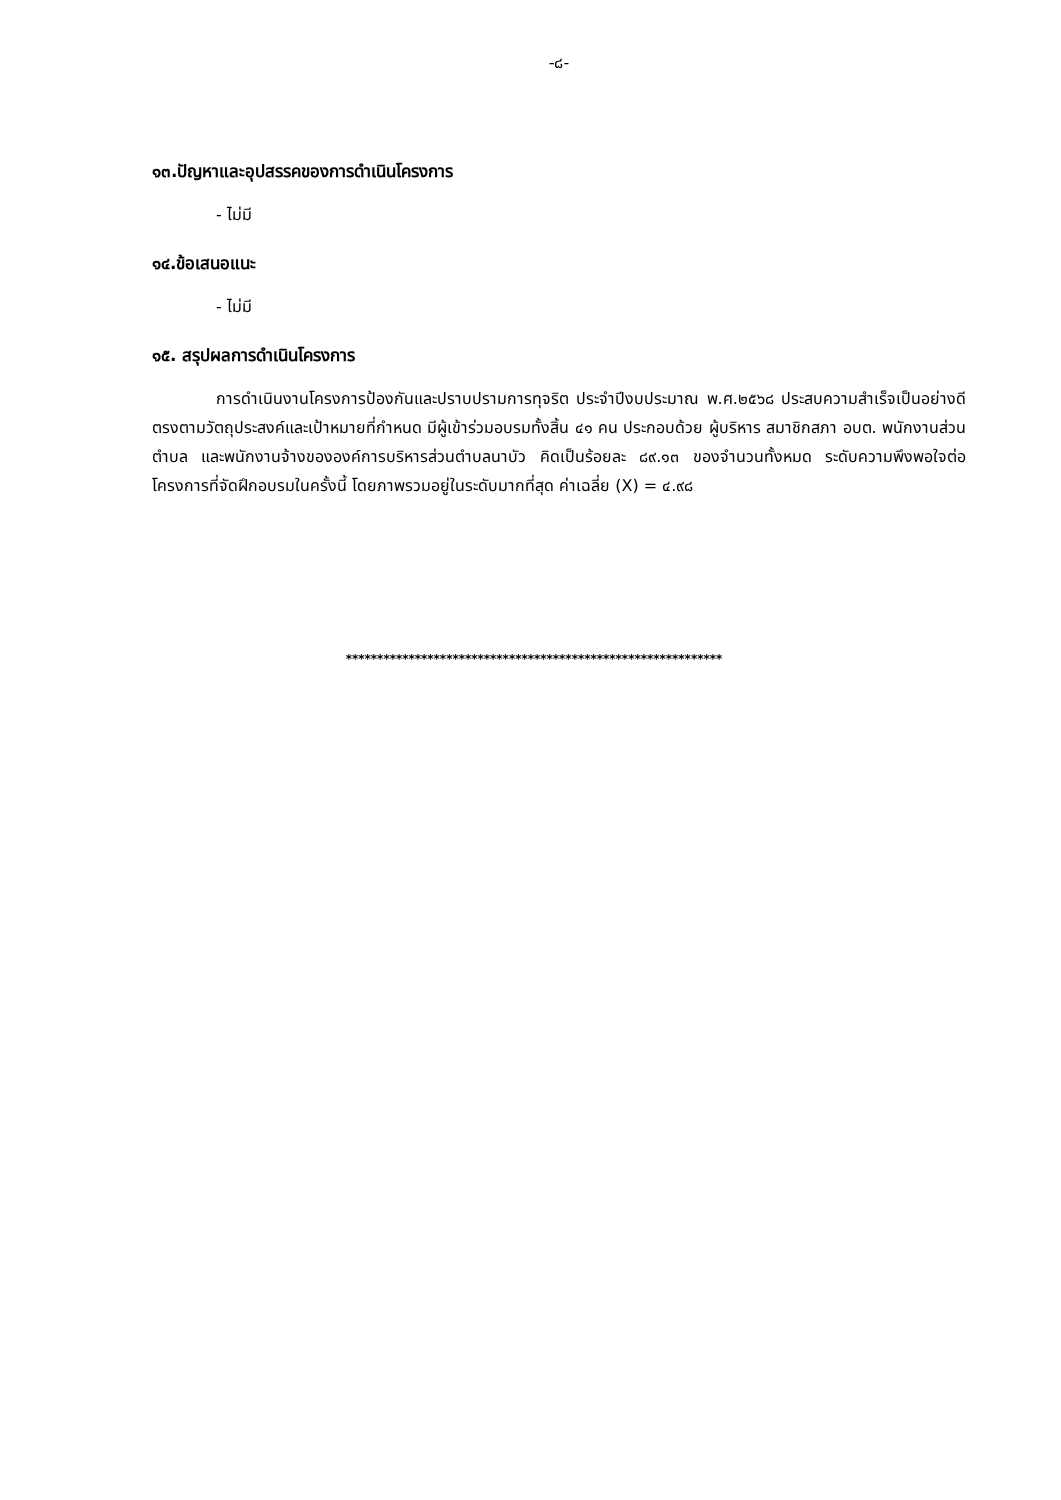-๘-
๑๓.ปัญหาและอุปสรรคของการดำเนินโครงการ
- ไม่มี
๑๔.ข้อเสนอแนะ
- ไม่มี
๑๕. สรุปผลการดำเนินโครงการ
การดำเนินงานโครงการป้องกันและปราบปรามการทุจริต ประจำปีงบประมาณ พ.ศ.๒๕๖๘ ประสบความสำเร็จเป็นอย่างดี ตรงตามวัตถุประสงค์และเป้าหมายที่กำหนด มีผู้เข้าร่วมอบรมทั้งสิ้น ๔๑ คน ประกอบด้วย ผู้บริหาร สมาชิกสภา อบต. พนักงานส่วนตำบล และพนักงานจ้างขององค์การบริหารส่วนตำบลนาบัว คิดเป็นร้อยละ ๘๙.๑๓ ของจำนวนทั้งหมด ระดับความพึงพอใจต่อโครงการที่จัดฝึกอบรมในครั้งนี้ โดยภาพรวมอยู่ในระดับมากที่สุด ค่าเฉลี่ย (X) = ๔.๙๘
************************************************************